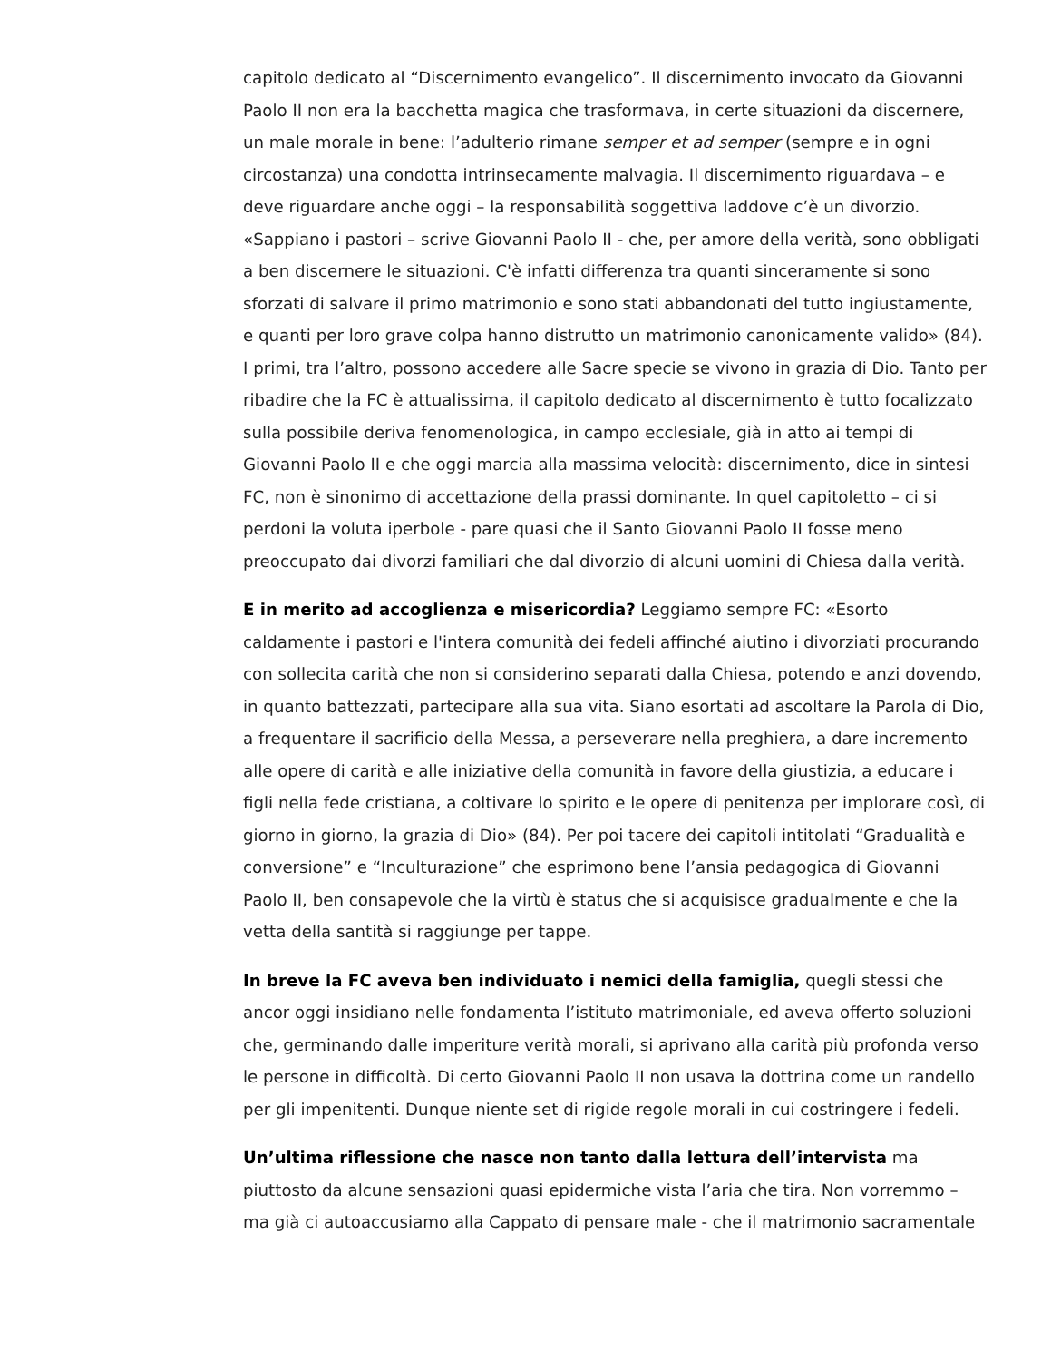capitolo dedicato al “Discernimento evangelico”. Il discernimento invocato da Giovanni Paolo II non era la bacchetta magica che trasformava, in certe situazioni da discernere, un male morale in bene: l’adulterio rimane semper et ad semper (sempre e in ogni circostanza) una condotta intrinsecamente malvagia. Il discernimento riguardava – e deve riguardare anche oggi – la responsabilità soggettiva laddove c’è un divorzio. «Sappiano i pastori – scrive Giovanni Paolo II - che, per amore della verità, sono obbligati a ben discernere le situazioni. C'è infatti differenza tra quanti sinceramente si sono sforzati di salvare il primo matrimonio e sono stati abbandonati del tutto ingiustamente, e quanti per loro grave colpa hanno distrutto un matrimonio canonicamente valido» (84). I primi, tra l’altro, possono accedere alle Sacre specie se vivono in grazia di Dio. Tanto per ribadire che la FC è attualissima, il capitolo dedicato al discernimento è tutto focalizzato sulla possibile deriva fenomenologica, in campo ecclesiale, già in atto ai tempi di Giovanni Paolo II e che oggi marcia alla massima velocità: discernimento, dice in sintesi FC, non è sinonimo di accettazione della prassi dominante. In quel capitoletto – ci si perdoni la voluta iperbole - pare quasi che il Santo Giovanni Paolo II fosse meno preoccupato dai divorzi familiari che dal divorzio di alcuni uomini di Chiesa dalla verità.
E in merito ad accoglienza e misericordia? Leggiamo sempre FC: «Esorto caldamente i pastori e l'intera comunità dei fedeli affinché aiutino i divorziati procurando con sollecita carità che non si considerino separati dalla Chiesa, potendo e anzi dovendo, in quanto battezzati, partecipare alla sua vita. Siano esortati ad ascoltare la Parola di Dio, a frequentare il sacrificio della Messa, a perseverare nella preghiera, a dare incremento alle opere di carità e alle iniziative della comunità in favore della giustizia, a educare i figli nella fede cristiana, a coltivare lo spirito e le opere di penitenza per implorare così, di giorno in giorno, la grazia di Dio» (84). Per poi tacere dei capitoli intitolati “Gradualità e conversione” e “Inculturazione” che esprimono bene l’ansia pedagogica di Giovanni Paolo II, ben consapevole che la virtù è status che si acquisisce gradualmente e che la vetta della santità si raggiunge per tappe.
In breve la FC aveva ben individuato i nemici della famiglia, quegli stessi che ancor oggi insidiano nelle fondamenta l’istituto matrimoniale, ed aveva offerto soluzioni che, germinando dalle imperiture verità morali, si aprivano alla carità più profonda verso le persone in difficoltà. Di certo Giovanni Paolo II non usava la dottrina come un randello per gli impenitenti. Dunque niente set di rigide regole morali in cui costringere i fedeli.
Un’ultima riflessione che nasce non tanto dalla lettura dell’intervista ma piuttosto da alcune sensazioni quasi epidermiche vista l’aria che tira. Non vorremmo – ma già ci autoaccusiamo alla Cappato di pensare male - che il matrimonio sacramentale